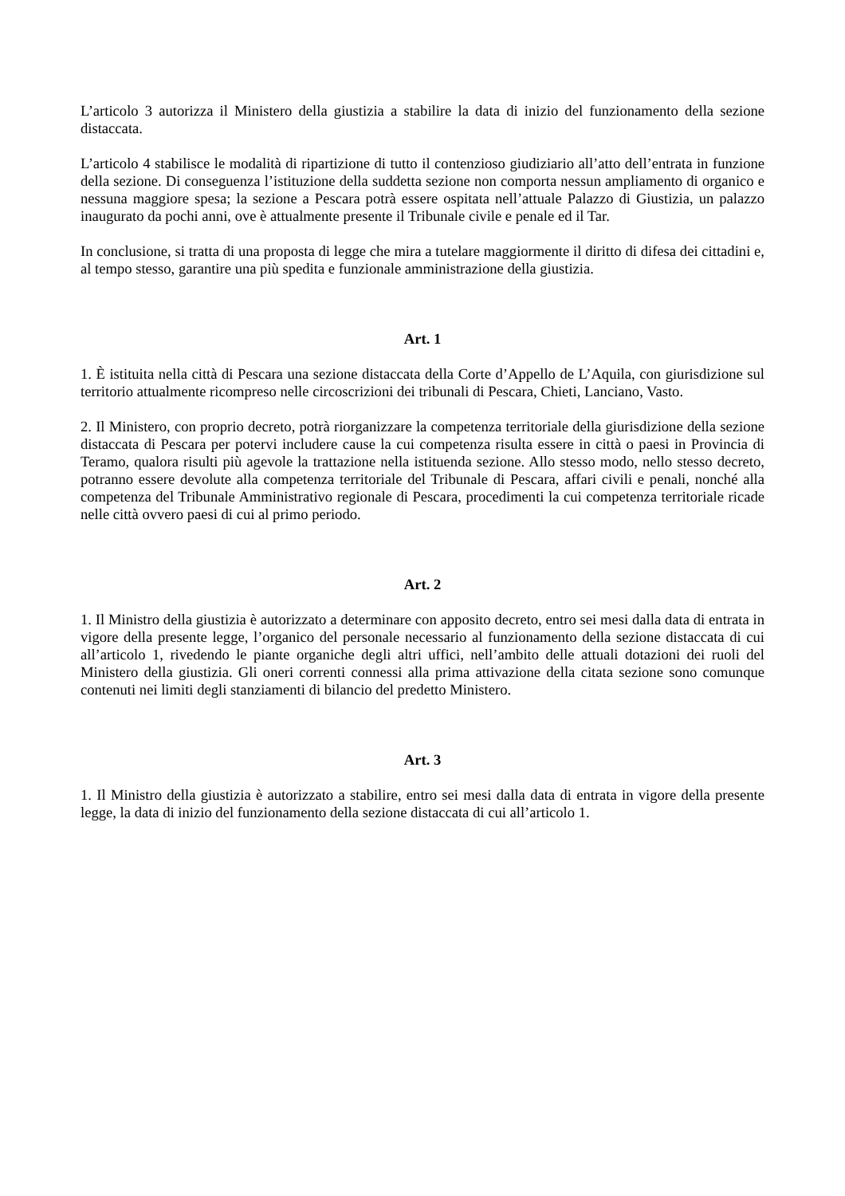L’articolo 3 autorizza il Ministero della giustizia a stabilire la data di inizio del funzionamento della sezione distaccata.
L’articolo 4 stabilisce le modalità di ripartizione di tutto il contenzioso giudiziario all’atto dell’entrata in funzione della sezione. Di conseguenza l’istituzione della suddetta sezione non comporta nessun ampliamento di organico e nessuna maggiore spesa; la sezione a Pescara potrà essere ospitata nell’attuale Palazzo di Giustizia, un palazzo inaugurato da pochi anni, ove è attualmente presente il Tribunale civile e penale ed il Tar.
In conclusione, si tratta di una proposta di legge che mira a tutelare maggiormente il diritto di difesa dei cittadini e, al tempo stesso, garantire una più spedita e funzionale amministrazione della giustizia.
Art. 1
1. È istituita nella città di Pescara una sezione distaccata della Corte d’Appello de L’Aquila, con giurisdizione sul territorio attualmente ricompreso nelle circoscrizioni dei tribunali di Pescara, Chieti, Lanciano, Vasto.
2. Il Ministero, con proprio decreto, potrà riorganizzare la competenza territoriale della giurisdizione della sezione distaccata di Pescara per potervi includere cause la cui competenza risulta essere in città o paesi in Provincia di Teramo, qualora risulti più agevole la trattazione nella istituenda sezione. Allo stesso modo, nello stesso decreto, potranno essere devolute alla competenza territoriale del Tribunale di Pescara, affari civili e penali, nonché alla competenza del Tribunale Amministrativo regionale di Pescara, procedimenti la cui competenza territoriale ricade nelle città ovvero paesi di cui al primo periodo.
Art. 2
1. Il Ministro della giustizia è autorizzato a determinare con apposito decreto, entro sei mesi dalla data di entrata in vigore della presente legge, l’organico del personale necessario al funzionamento della sezione distaccata di cui all’articolo 1, rivedendo le piante organiche degli altri uffici, nell’ambito delle attuali dotazioni dei ruoli del Ministero della giustizia. Gli oneri correnti connessi alla prima attivazione della citata sezione sono comunque contenuti nei limiti degli stanziamenti di bilancio del predetto Ministero.
Art. 3
1. Il Ministro della giustizia è autorizzato a stabilire, entro sei mesi dalla data di entrata in vigore della presente legge, la data di inizio del funzionamento della sezione distaccata di cui all’articolo 1.